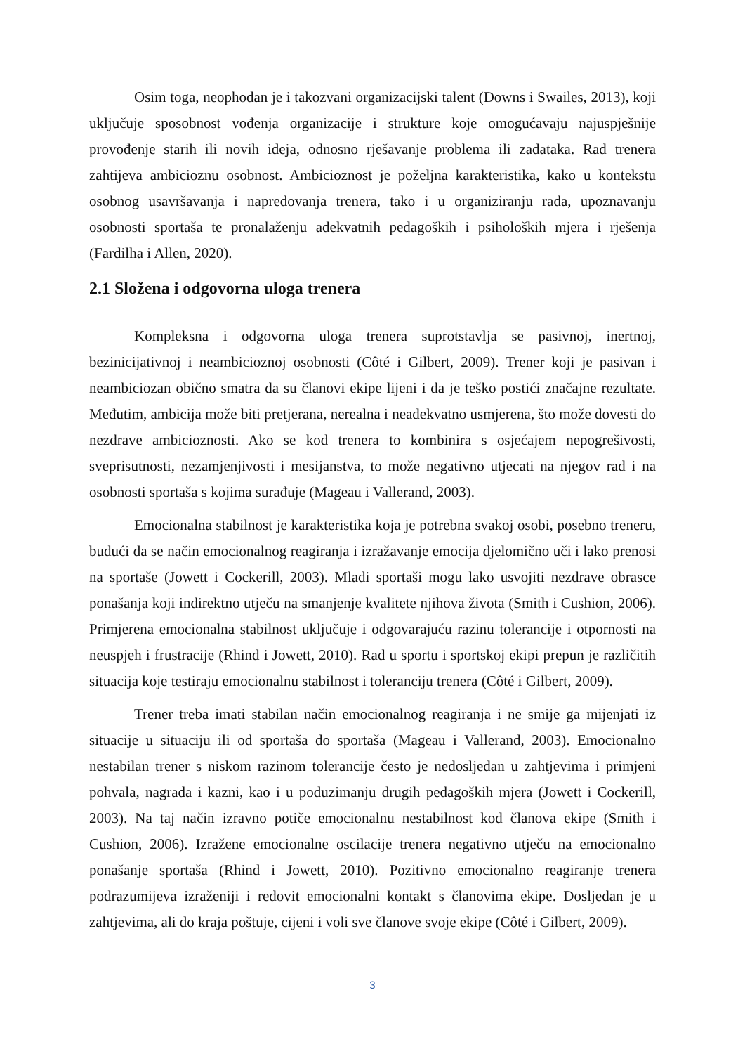Osim toga, neophodan je i takozvani organizacijski talent (Downs i Swailes, 2013), koji uključuje sposobnost vođenja organizacije i strukture koje omogućavaju najuspješnije provođenje starih ili novih ideja, odnosno rješavanje problema ili zadataka. Rad trenera zahtijeva ambicioznu osobnost. Ambicioznost je poželjna karakteristika, kako u kontekstu osobnog usavršavanja i napredovanja trenera, tako i u organiziranju rada, upoznavanju osobnosti sportaša te pronalaženju adekvatnih pedagoških i psiholoških mjera i rješenja (Fardilha i Allen, 2020).
2.1 Složena i odgovorna uloga trenera
Kompleksna i odgovorna uloga trenera suprotstavlja se pasivnoj, inertnoj, bezinicijativnoj i neambicioznoj osobnosti (Côté i Gilbert, 2009). Trener koji je pasivan i neambiciozan obično smatra da su članovi ekipe lijeni i da je teško postići značajne rezultate. Međutim, ambicija može biti pretjerana, nerealna i neadekvatno usmjerena, što može dovesti do nezdrave ambicioznosti. Ako se kod trenera to kombinira s osjećajem nepogrešivosti, sveprisutnosti, nezamjenjivosti i mesijanstva, to može negativno utjecati na njegov rad i na osobnosti sportaša s kojima surađuje (Mageau i Vallerand, 2003).
Emocionalna stabilnost je karakteristika koja je potrebna svakoj osobi, posebno treneru, budući da se način emocionalnog reagiranja i izražavanje emocija djelomično uči i lako prenosi na sportaše (Jowett i Cockerill, 2003). Mladi sportaši mogu lako usvojiti nezdrave obrasce ponašanja koji indirektno utječu na smanjenje kvalitete njihova života (Smith i Cushion, 2006). Primjerena emocionalna stabilnost uključuje i odgovarajuću razinu tolerancije i otpornosti na neuspjeh i frustracije (Rhind i Jowett, 2010). Rad u sportu i sportskoj ekipi prepun je različitih situacija koje testiraju emocionalnu stabilnost i toleranciju trenera (Côté i Gilbert, 2009).
Trener treba imati stabilan način emocionalnog reagiranja i ne smije ga mijenjati iz situacije u situaciju ili od sportaša do sportaša (Mageau i Vallerand, 2003). Emocionalno nestabilan trener s niskom razinom tolerancije često je nedosljedan u zahtjevima i primjeni pohvala, nagrada i kazni, kao i u poduzimanju drugih pedagoških mjera (Jowett i Cockerill, 2003). Na taj način izravno potiče emocionalnu nestabilnost kod članova ekipe (Smith i Cushion, 2006). Izražene emocionalne oscilacije trenera negativno utječu na emocionalno ponašanje sportaša (Rhind i Jowett, 2010). Pozitivno emocionalno reagiranje trenera podrazumijeva izraženiji i redovit emocionalni kontakt s članovima ekipe. Dosljedan je u zahtjevima, ali do kraja poštuje, cijeni i voli sve članove svoje ekipe (Côté i Gilbert, 2009).
3